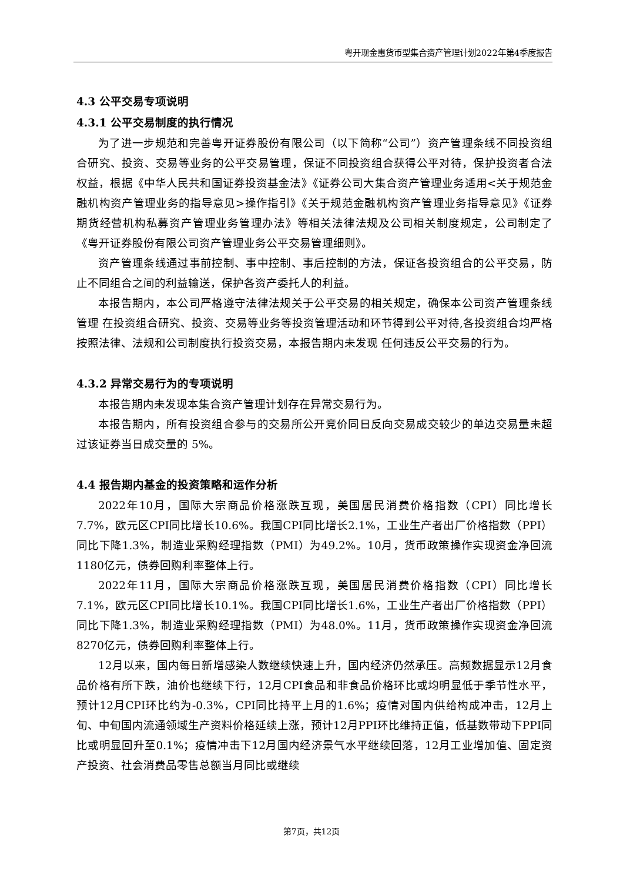粤开现金惠货币型集合资产管理计划2022年第4季度报告
4.3 公平交易专项说明
4.3.1 公平交易制度的执行情况
为了进一步规范和完善粤开证券股份有限公司（以下简称“公司”）资产管理条线不同投资组合研究、投资、交易等业务的公平交易管理，保证不同投资组合获得公平对待，保护投资者合法权益，根据《中华人民共和国证券投资基金法》《证券公司大集合资产管理业务适用<关于规范金融机构资产管理业务的指导意见>操作指引》《关于规范金融机构资产管理业务指导意见》《证券期货经营机构私募资产管理业务管理办法》等相关法律法规及公司相关制度规定，公司制定了《粤开证券股份有限公司资产管理业务公平交易管理细则》。
资产管理条线通过事前控制、事中控制、事后控制的方法，保证各投资组合的公平交易，防止不同组合之间的利益输送，保护各资产委托人的利益。
本报告期内，本公司严格遵守法律法规关于公平交易的相关规定，确保本公司资产管理条线管理 在投资组合研究、投资、交易等业务等投资管理活动和环节得到公平对待,各投资组合均严格按照法律、法规和公司制度执行投资交易，本报告期内未发现 任何违反公平交易的行为。
4.3.2 异常交易行为的专项说明
本报告期内未发现本集合资产管理计划存在异常交易行为。
本报告期内，所有投资组合参与的交易所公开竞价同日反向交易成交较少的单边交易量未超过该证券当日成交量的 5%。
4.4 报告期内基金的投资策略和运作分析
2022年10月，国际大宗商品价格涨跌互现，美国居民消费价格指数（CPI）同比增长7.7%，欧元区CPI同比增长10.6%。我国CPI同比增长2.1%，工业生产者出厂价格指数（PPI）同比下降1.3%，制造业采购经理指数（PMI）为49.2%。10月，货币政策操作实现资金净回流1180亿元，债券回购利率整体上行。
2022年11月，国际大宗商品价格涨跌互现，美国居民消费价格指数（CPI）同比增长7.1%，欧元区CPI同比增长10.1%。我国CPI同比增长1.6%，工业生产者出厂价格指数（PPI）同比下降1.3%，制造业采购经理指数（PMI）为48.0%。11月，货币政策操作实现资金净回流8270亿元，债券回购利率整体上行。
12月以来，国内每日新增感染人数继续快速上升，国内经济仍然承压。高频数据显示12月食品价格有所下跌，油价也继续下行，12月CPI食品和非食品价格环比或均明显低于季节性水平，预计12月CPI环比约为-0.3%，CPI同比持平上月的1.6%；疫情对国内供给构成冲击，12月上旬、中旬国内流通领域生产资料价格延续上涨，预计12月PPI环比维持正值，低基数带动下PPI同比或明显回升至0.1%；疫情冲击下12月国内经济景气水平继续回落，12月工业增加值、固定资产投资、社会消费品零售总额当月同比或继续
第7页，共12页